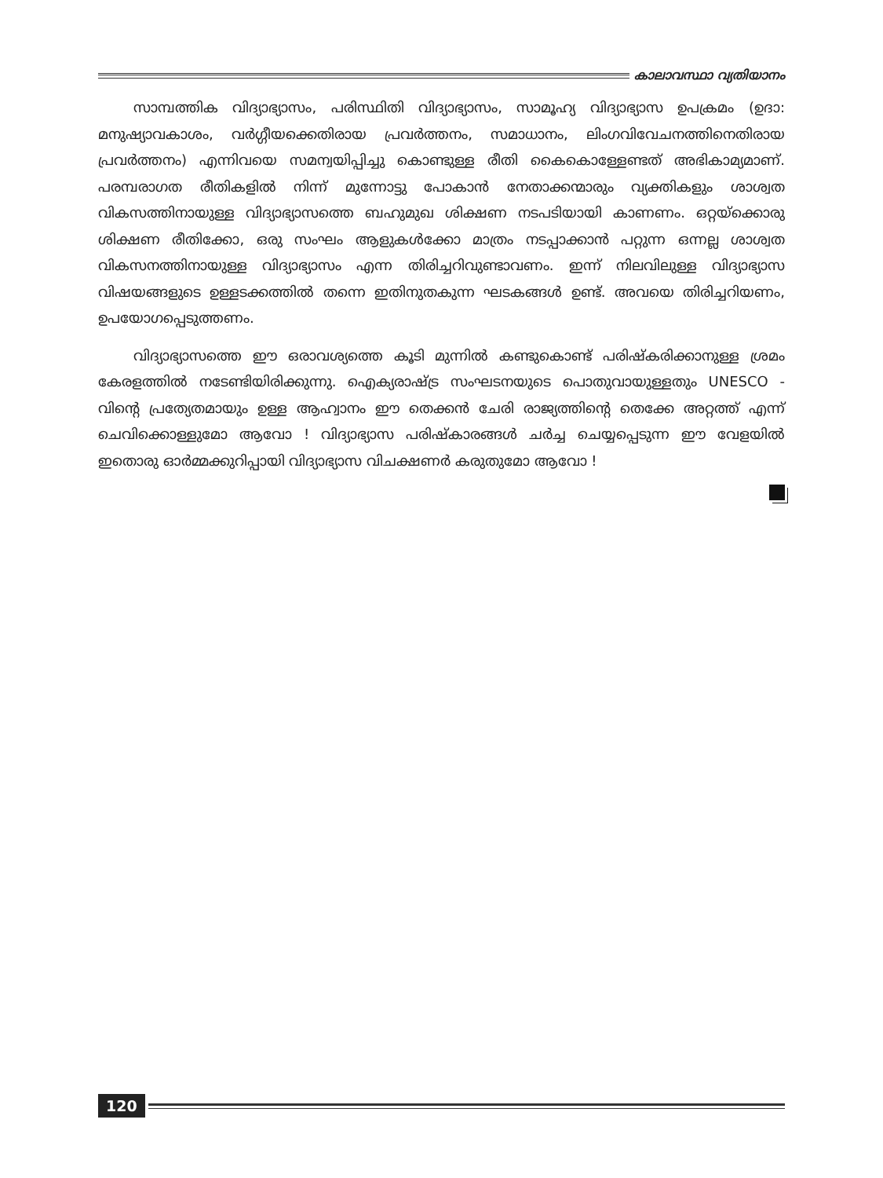കാലാവസ്ഥാ വ്യതിയാനം
സാമ്പത്തിക വിദ്യാഭ്യാസം, പരിസ്ഥിതി വിദ്യാഭ്യാസം, സാമൂഹ്യ വിദ്യാഭ്യാസ ഉപക്രമം (ഉദാ: മനുഷ്യാവകാശം, വർഗ്ഗീയക്കെതിരായ പ്രവർത്തനം, സമാധാനം, ലിംഗവിവേചനത്തിനെതിരായ പ്രവർത്തനം) എന്നിവയെ സമന്വയിപ്പിച്ചു കൊണ്ടുള്ള രീതി കൈകൊള്ളേണ്ടത് അഭികാമ്യമാണ്. പരമ്പരാഗത രീതികളിൽ നിന്ന് മുന്നോട്ടു പോകാൻ നേതാക്കന്മാരും വ്യക്തികളും ശാശ്വത വികസത്തിനായുള്ള വിദ്യാഭ്യാസത്തെ ബഹുമുഖ ശിക്ഷണ നടപടിയായി കാണണം. ഒറ്റയ്ക്കൊരു ശിക്ഷണ രീതിക്കോ, ഒരു സംഘം ആളുകൾക്കോ മാത്രം നടപ്പാക്കാൻ പറ്റുന്ന ഒന്നല്ല ശാശ്വത വികസനത്തിനായുള്ള വിദ്യാഭ്യാസം എന്ന തിരിച്ചറിവുണ്ടാവണം. ഇന്ന് നിലവിലുള്ള വിദ്യാഭ്യാസ വിഷയങ്ങളുടെ ഉള്ളടക്കത്തിൽ തന്നെ ഇതിനുതകുന്ന ഘടകങ്ങൾ ഉണ്ട്. അവയെ തിരിച്ചറിയണം, ഉപയോഗപ്പെടുത്തണം.
വിദ്യാഭ്യാസത്തെ ഈ ഒരാവശ്യത്തെ കൂടി മുന്നിൽ കണ്ടുകൊണ്ട് പരിഷ്കരിക്കാനുള്ള ശ്രമം കേരളത്തിൽ നടേണ്ടിയിരിക്കുന്നു. ഐക്യരാഷ്ട്ര സംഘടനയുടെ പൊതുവായുള്ളതും UNESCO - വിന്റെ പ്രത്യേതമായും ഉള്ള ആഹ്വാനം ഈ തെക്കൻ ചേരി രാജ്യത്തിന്റെ തെക്കേ അറ്റത്ത് എന്ന് ചെവിക്കൊള്ളുമോ ആവോ ! വിദ്യാഭ്യാസ പരിഷ്കാരങ്ങൾ ചർച്ച ചെയ്യപ്പെടുന്ന ഈ വേളയിൽ ഇതൊരു ഓർമ്മക്കുറിപ്പായി വിദ്യാഭ്യാസ വിചക്ഷണർ കരുതുമോ ആവോ !
120